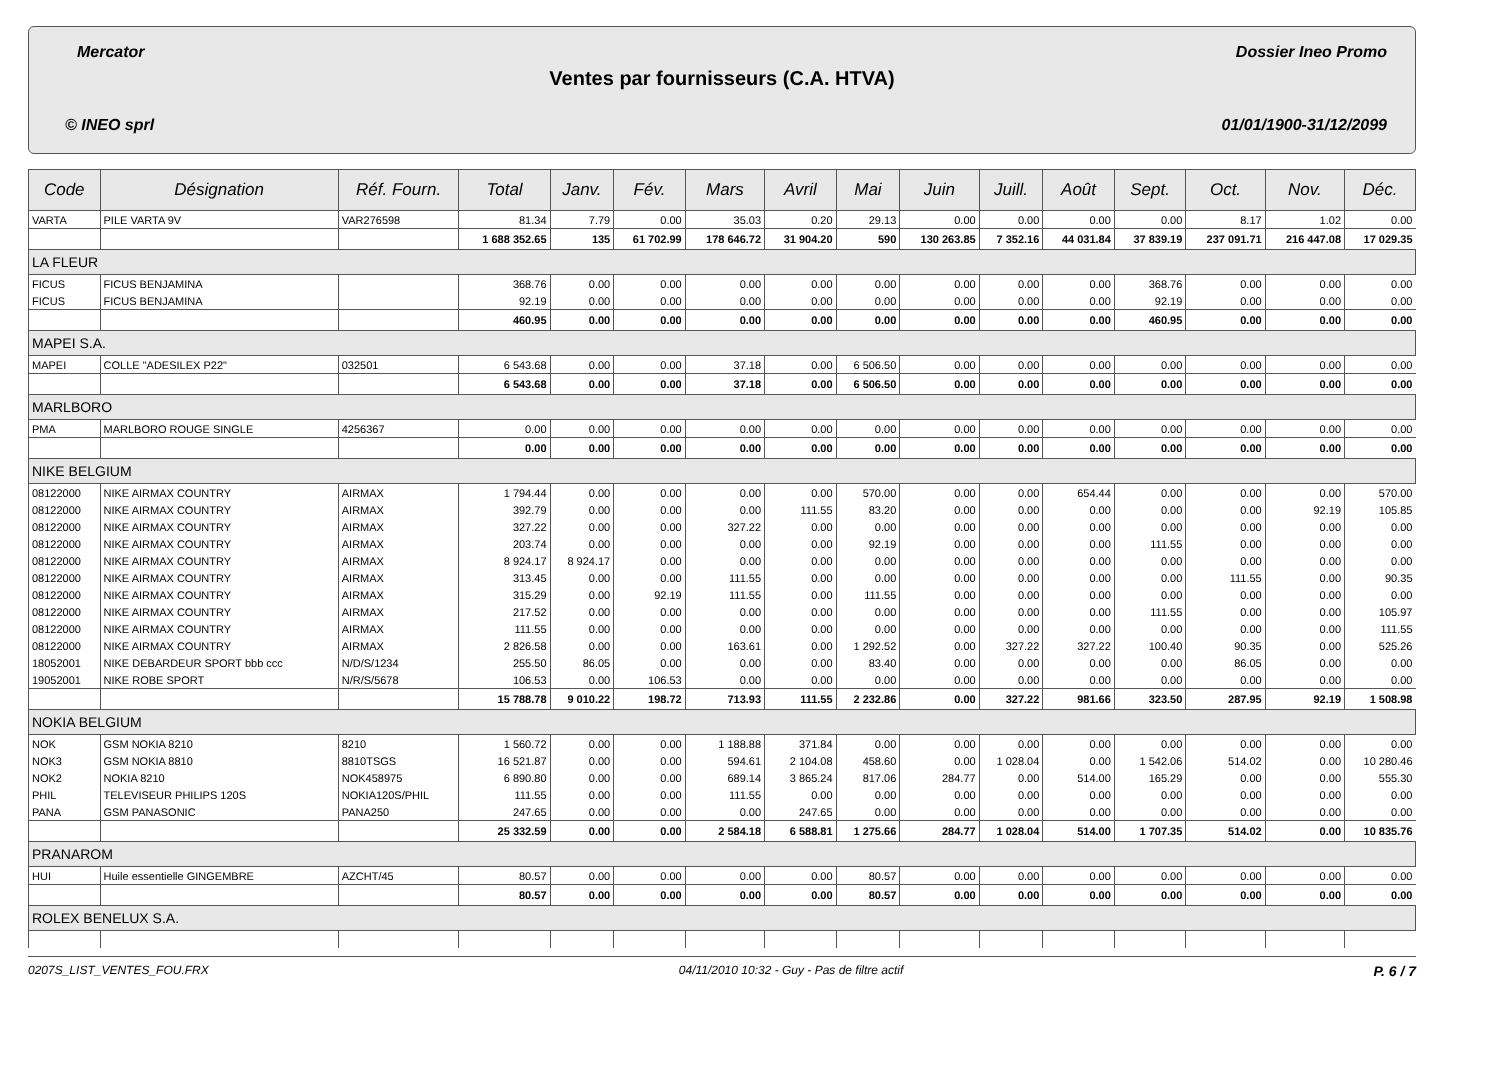Mercator Dossier Ineo Promo
Ventes par fournisseurs (C.A. HTVA)
© INEO sprl 01/01/1900-31/12/2099
| Code | Désignation | Réf. Fourn. | Total | Janv. | Fév. | Mars | Avril | Mai | Juin | Juill. | Août | Sept. | Oct. | Nov. | Déc. |
| --- | --- | --- | --- | --- | --- | --- | --- | --- | --- | --- | --- | --- | --- | --- | --- |
| VARTA | PILE VARTA 9V | VAR276598 | 81.34 | 7.79 | 0.00 | 35.03 | 0.20 | 29.13 | 0.00 | 0.00 | 0.00 | 0.00 | 8.17 | 1.02 | 0.00 |
| | | | 1 688 352.65 | 135 | 61 702.99 | 178 646.72 | 31 904.20 | 590 | 130 263.85 | 7 352.16 | 44 031.84 | 37 839.19 | 237 091.71 | 216 447.08 | 17 029.35 |
| LA FLEUR | | | | | | | | | | | | | | | |
| FICUS | FICUS BENJAMINA | | 368.76 | 0.00 | 0.00 | 0.00 | 0.00 | 0.00 | 0.00 | 0.00 | 0.00 | 368.76 | 0.00 | 0.00 | 0.00 |
| FICUS | FICUS BENJAMINA | | 92.19 | 0.00 | 0.00 | 0.00 | 0.00 | 0.00 | 0.00 | 0.00 | 0.00 | 92.19 | 0.00 | 0.00 | 0.00 |
| | | | 460.95 | 0.00 | 0.00 | 0.00 | 0.00 | 0.00 | 0.00 | 0.00 | 0.00 | 460.95 | 0.00 | 0.00 | 0.00 |
| MAPEI S.A. | | | | | | | | | | | | | | | |
| MAPEI | COLLE "ADESILEX P22" | 032501 | 6 543.68 | 0.00 | 0.00 | 37.18 | 0.00 | 6 506.50 | 0.00 | 0.00 | 0.00 | 0.00 | 0.00 | 0.00 | 0.00 |
| | | | 6 543.68 | 0.00 | 0.00 | 37.18 | 0.00 | 6 506.50 | 0.00 | 0.00 | 0.00 | 0.00 | 0.00 | 0.00 | 0.00 |
| MARLBORO | | | | | | | | | | | | | | | |
| PMA | MARLBORO ROUGE SINGLE | 4256367 | 0.00 | 0.00 | 0.00 | 0.00 | 0.00 | 0.00 | 0.00 | 0.00 | 0.00 | 0.00 | 0.00 | 0.00 | 0.00 |
| | | | 0.00 | 0.00 | 0.00 | 0.00 | 0.00 | 0.00 | 0.00 | 0.00 | 0.00 | 0.00 | 0.00 | 0.00 | 0.00 |
| NIKE BELGIUM | | | | | | | | | | | | | | | |
| 08122000 | NIKE AIRMAX COUNTRY | AIRMAX | 1 794.44 | 0.00 | 0.00 | 0.00 | 0.00 | 570.00 | 0.00 | 0.00 | 654.44 | 0.00 | 0.00 | 0.00 | 570.00 |
| 08122000 | NIKE AIRMAX COUNTRY | AIRMAX | 392.79 | 0.00 | 0.00 | 0.00 | 111.55 | 83.20 | 0.00 | 0.00 | 0.00 | 0.00 | 0.00 | 92.19 | 105.85 |
| 08122000 | NIKE AIRMAX COUNTRY | AIRMAX | 327.22 | 0.00 | 0.00 | 327.22 | 0.00 | 0.00 | 0.00 | 0.00 | 0.00 | 0.00 | 0.00 | 0.00 | 0.00 |
| 08122000 | NIKE AIRMAX COUNTRY | AIRMAX | 203.74 | 0.00 | 0.00 | 0.00 | 0.00 | 92.19 | 0.00 | 0.00 | 0.00 | 111.55 | 0.00 | 0.00 | 0.00 |
| 08122000 | NIKE AIRMAX COUNTRY | AIRMAX | 8 924.17 | 8 924.17 | 0.00 | 0.00 | 0.00 | 0.00 | 0.00 | 0.00 | 0.00 | 0.00 | 0.00 | 0.00 | 0.00 |
| 08122000 | NIKE AIRMAX COUNTRY | AIRMAX | 313.45 | 0.00 | 0.00 | 111.55 | 0.00 | 0.00 | 0.00 | 0.00 | 0.00 | 0.00 | 111.55 | 0.00 | 90.35 |
| 08122000 | NIKE AIRMAX COUNTRY | AIRMAX | 315.29 | 0.00 | 92.19 | 111.55 | 0.00 | 111.55 | 0.00 | 0.00 | 0.00 | 0.00 | 0.00 | 0.00 | 0.00 |
| 08122000 | NIKE AIRMAX COUNTRY | AIRMAX | 217.52 | 0.00 | 0.00 | 0.00 | 0.00 | 0.00 | 0.00 | 0.00 | 0.00 | 111.55 | 0.00 | 0.00 | 105.97 |
| 08122000 | NIKE AIRMAX COUNTRY | AIRMAX | 111.55 | 0.00 | 0.00 | 0.00 | 0.00 | 0.00 | 0.00 | 0.00 | 0.00 | 0.00 | 0.00 | 0.00 | 111.55 |
| 08122000 | NIKE AIRMAX COUNTRY | AIRMAX | 2 826.58 | 0.00 | 0.00 | 163.61 | 0.00 | 1 292.52 | 0.00 | 327.22 | 327.22 | 100.40 | 90.35 | 0.00 | 525.26 |
| 18052001 | NIKE DEBARDEUR SPORT bbb ccc | N/D/S/1234 | 255.50 | 86.05 | 0.00 | 0.00 | 0.00 | 83.40 | 0.00 | 0.00 | 0.00 | 0.00 | 86.05 | 0.00 | 0.00 |
| 19052001 | NIKE ROBE SPORT | N/R/S/5678 | 106.53 | 0.00 | 106.53 | 0.00 | 0.00 | 0.00 | 0.00 | 0.00 | 0.00 | 0.00 | 0.00 | 0.00 | 0.00 |
| | | | 15 788.78 | 9 010.22 | 198.72 | 713.93 | 111.55 | 2 232.86 | 0.00 | 327.22 | 981.66 | 323.50 | 287.95 | 92.19 | 1 508.98 |
| NOKIA BELGIUM | | | | | | | | | | | | | | | |
| NOK | GSM NOKIA 8210 | 8210 | 1 560.72 | 0.00 | 0.00 | 1 188.88 | 371.84 | 0.00 | 0.00 | 0.00 | 0.00 | 0.00 | 0.00 | 0.00 | 0.00 |
| NOK3 | GSM NOKIA 8810 | 8810TSGS | 16 521.87 | 0.00 | 0.00 | 594.61 | 2 104.08 | 458.60 | 0.00 | 1 028.04 | 0.00 | 1 542.06 | 514.02 | 0.00 | 10 280.46 |
| NOK2 | NOKIA 8210 | NOK458975 | 6 890.80 | 0.00 | 0.00 | 689.14 | 3 865.24 | 817.06 | 284.77 | 0.00 | 514.00 | 165.29 | 0.00 | 0.00 | 555.30 |
| PHIL | TELEVISEUR PHILIPS 120S | NOKIA120S/PHIL | 111.55 | 0.00 | 0.00 | 111.55 | 0.00 | 0.00 | 0.00 | 0.00 | 0.00 | 0.00 | 0.00 | 0.00 | 0.00 |
| PANA | GSM PANASONIC | PANA250 | 247.65 | 0.00 | 0.00 | 0.00 | 247.65 | 0.00 | 0.00 | 0.00 | 0.00 | 0.00 | 0.00 | 0.00 | 0.00 |
| | | | 25 332.59 | 0.00 | 0.00 | 2 584.18 | 6 588.81 | 1 275.66 | 284.77 | 1 028.04 | 514.00 | 1 707.35 | 514.02 | 0.00 | 10 835.76 |
| PRANAROM | | | | | | | | | | | | | | | |
| HUI | Huile essentielle GINGEMBRE | AZCHT/45 | 80.57 | 0.00 | 0.00 | 0.00 | 0.00 | 80.57 | 0.00 | 0.00 | 0.00 | 0.00 | 0.00 | 0.00 | 0.00 |
| | | | 80.57 | 0.00 | 0.00 | 0.00 | 0.00 | 80.57 | 0.00 | 0.00 | 0.00 | 0.00 | 0.00 | 0.00 | 0.00 |
| ROLEX BENELUX S.A. | | | | | | | | | | | | | | | |
0207S_LIST_VENTES_FOU.FRX 04/11/2010 10:32 - Guy - Pas de filtre actif P. 6 / 7